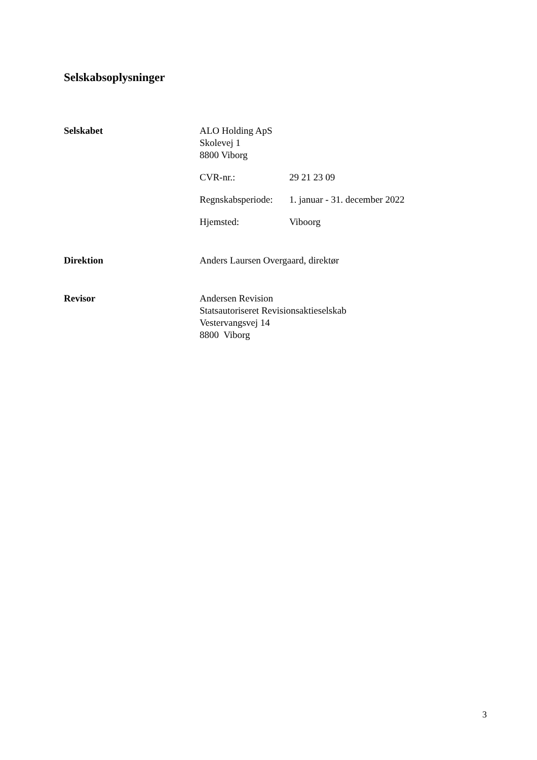Selskabsoplysninger
Selskabet ALO Holding ApS
Skolevej 1
8800 Viborg
CVR-nr.: 29 21 23 09
Regnskabsperiode:
1. januar - 31. december 2022
Hjemsted: Viboorg
Direktion Anders Laursen Overgaard, direktør
Revisor Andersen Revision
Statsautoriseret Revisionsaktieselskab
Vestervangsvej 14
8800 Viborg
3